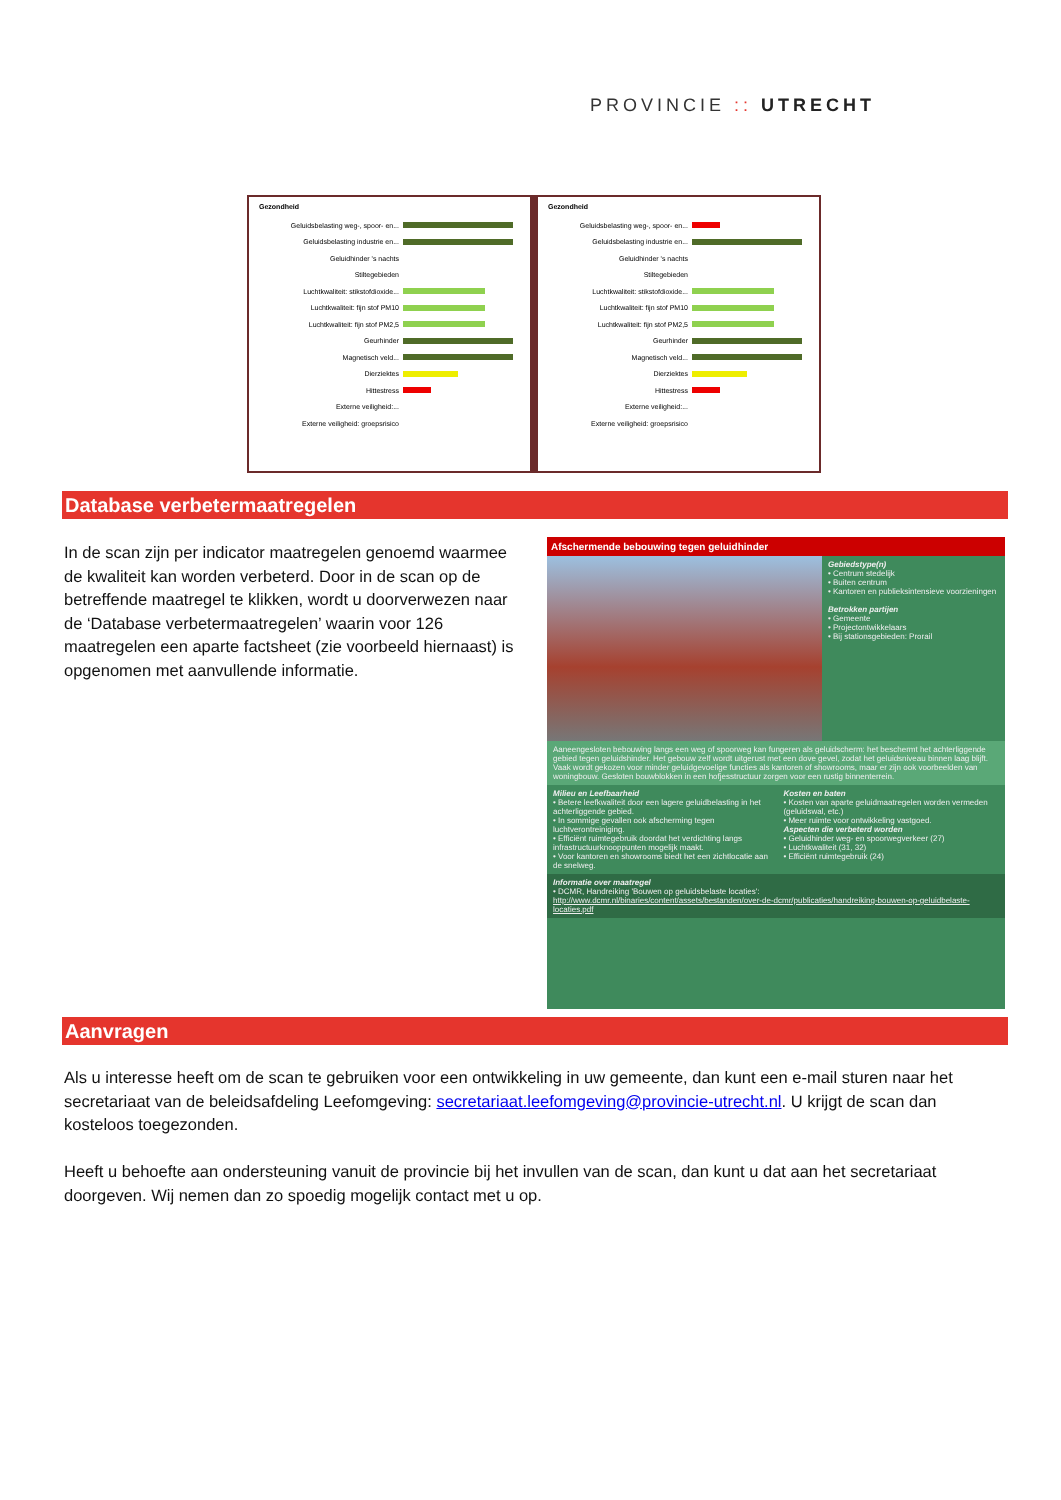PROVINCIE :: UTRECHT
Gezondheid
Geluidsbelasting weg-, spoor- en...
Geluidsbelasting industrie en...
Geluidhinder 's nachts
Stiltegebieden
Luchtkwaliteit: stikstofdioxide...
Luchtkwaliteit: fijn stof PM10
Luchtkwaliteit: fijn stof PM2,5
Geurhinder
Magnetisch veld...
Dierziektes
Hittestress
Externe veiligheid:...
Externe veiligheid: groepsrisico
Gezondheid
Geluidsbelasting weg-, spoor- en...
Geluidsbelasting industrie en...
Geluidhinder 's nachts
Stiltegebieden
Luchtkwaliteit: stikstofdioxide...
Luchtkwaliteit: fijn stof PM10
Luchtkwaliteit: fijn stof PM2,5
Geurhinder
Magnetisch veld...
Dierziektes
Hittestress
Externe veiligheid:...
Externe veiligheid: groepsrisico
Database verbetermaatregelen
In de scan zijn per indicator maatregelen genoemd waarmee de kwaliteit kan worden verbeterd. Door in de scan op de betreffende maatregel te klikken, wordt u doorverwezen naar de ‘Database verbetermaatregelen’ waarin voor 126 maatregelen een aparte factsheet (zie voorbeeld hiernaast) is opgenomen met aanvullende informatie.
Afschermende bebouwing tegen geluidhinder
Gebiedstype(n)
• Centrum stedelijk
• Buiten centrum
• Kantoren en publieksintensieve voorzieningen
Betrokken partijen
• Gemeente
• Projectontwikkelaars
• Bij stationsgebieden: Prorail
Aaneengesloten bebouwing langs een weg of spoorweg kan fungeren als geluidscherm: het beschermt het achterliggende gebied tegen geluidshinder. Het gebouw zelf wordt uitgerust met een dove gevel, zodat het geluidsniveau binnen laag blijft. Vaak wordt gekozen voor minder geluidgevoelige functies als kantoren of showrooms, maar er zijn ook voorbeelden van woningbouw. Gesloten bouwblokken in een hofjesstructuur zorgen voor een rustig binnenterrein.
Milieu en Leefbaarheid
• Betere leefkwaliteit door een lagere geluidbelasting in het achterliggende gebied.
• In sommige gevallen ook afscherming tegen luchtverontreiniging.
• Efficiënt ruimtegebruik doordat het verdichting langs infrastructuurknooppunten mogelijk maakt.
• Voor kantoren en showrooms biedt het een zichtlocatie aan de snelweg.
Kosten en baten
• Kosten van aparte geluidmaatregelen worden vermeden (geluidswal, etc.)
• Meer ruimte voor ontwikkeling vastgoed.
Aspecten die verbeterd worden
• Geluidhinder weg- en spoorwegverkeer (27)
• Luchtkwaliteit (31, 32)
• Efficiënt ruimtegebruik (24)
Informatie over maatregel
• DCMR, Handreiking 'Bouwen op geluidsbelaste locaties':
http://www.dcmr.nl/binaries/content/assets/bestanden/over-de-dcmr/publicaties/handreiking-bouwen-op-geluidbelaste-locaties.pdf
Aanvragen
Als u interesse heeft om de scan te gebruiken voor een ontwikkeling in uw gemeente, dan kunt een e-mail sturen naar het secretariaat van de beleidsafdeling Leefomgeving: secretariaat.leefomgeving@provincie-utrecht.nl. U krijgt de scan dan kosteloos toegezonden.
Heeft u behoefte aan ondersteuning vanuit de provincie bij het invullen van de scan, dan kunt u dat aan het secretariaat doorgeven. Wij nemen dan zo spoedig mogelijk contact met u op.